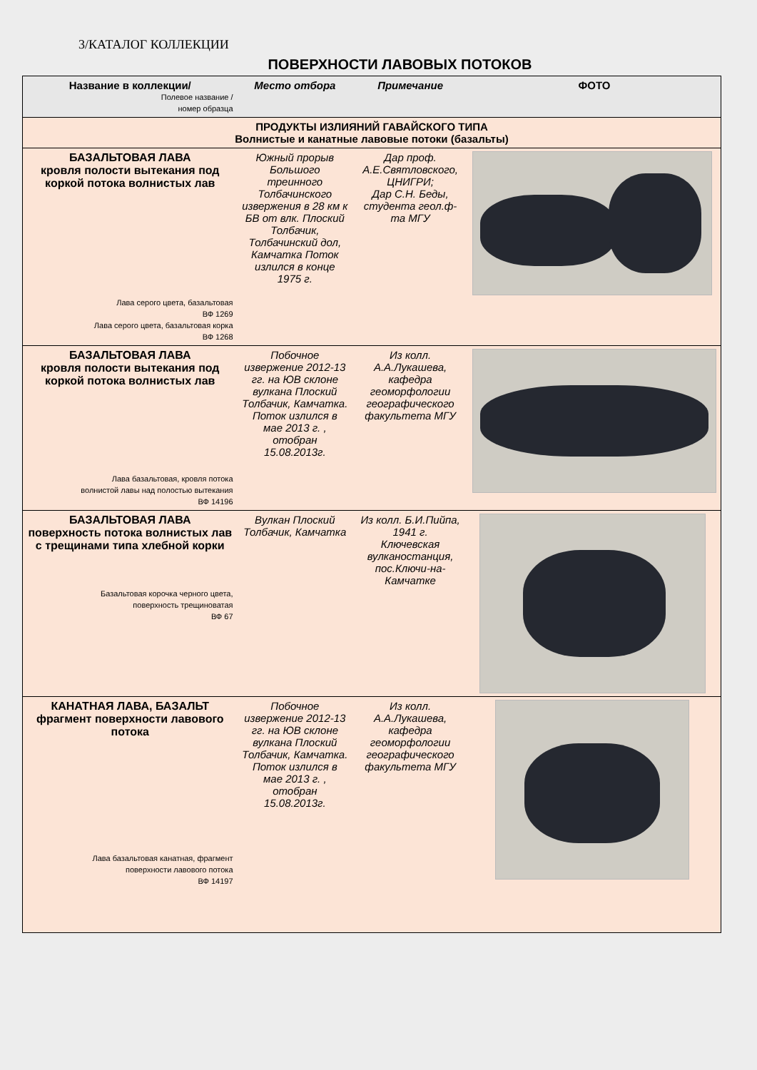3/КАТАЛОГ КОЛЛЕКЦИИ
ПОВЕРХНОСТИ ЛАВОВЫХ ПОТОКОВ
| Название в коллекции/ Полевое название / номер образца | Место отбора | Примечание | ФОТО |
| --- | --- | --- | --- |
| ПРОДУКТЫ ИЗЛИЯНИЙ ГАВАЙСКОГО ТИПА Волнистые и канатные лавовые потоки (базальты) | | | |
| БАЗАЛЬТОВАЯ ЛАВА кровля полости вытекания под коркой потока волнистых лав Лава серого цвета, базальтовая ВФ 1269 Лава серого цвета, базальтовая корка ВФ 1268 | Южный прорыв Большого треинного Толбачинского извержения в 28 км к БВ от влк. Плоский Толбачик, Толбачинский дол, Камчатка Поток излился в конце 1975 г. | Дар проф. А.Е.Святловского, ЦНИГРИ; Дар С.Н. Беды, студента геол.ф-та МГУ | |
| БАЗАЛЬТОВАЯ ЛАВА кровля полости вытекания под коркой потока волнистых лав Лава базальтовая, кровля потока волнистой лавы над полостью вытекания ВФ 14196 | Побочное извержение 2012-13 гг. на ЮВ склоне вулкана Плоский Толбачик, Камчатка. Поток излился в мае 2013 г. , отобран 15.08.2013г. | Из колл. А.А.Лукашева, кафедра геоморфологии географического факультета МГУ | |
| БАЗАЛЬТОВАЯ ЛАВА поверхность потока волнистых лав с трещинами типа хлебной корки Базальтовая корочка черного цвета, поверхность трещиноватая ВФ 67 | Вулкан Плоский Толбачик, Камчатка | Из колл. Б.И.Пийпа, 1941 г. Ключевская вулканостанция, пос.Ключи-на-Камчатке | |
| КАНАТНАЯ ЛАВА, БАЗАЛЬТ фрагмент поверхности лавового потока Лава базальтовая канатная, фрагмент поверхности лавового потока ВФ 14197 | Побочное извержение 2012-13 гг. на ЮВ склоне вулкана Плоский Толбачик, Камчатка. Поток излился в мае 2013 г. , отобран 15.08.2013г. | Из колл. А.А.Лукашева, кафедра геоморфологии географического факультета МГУ | |